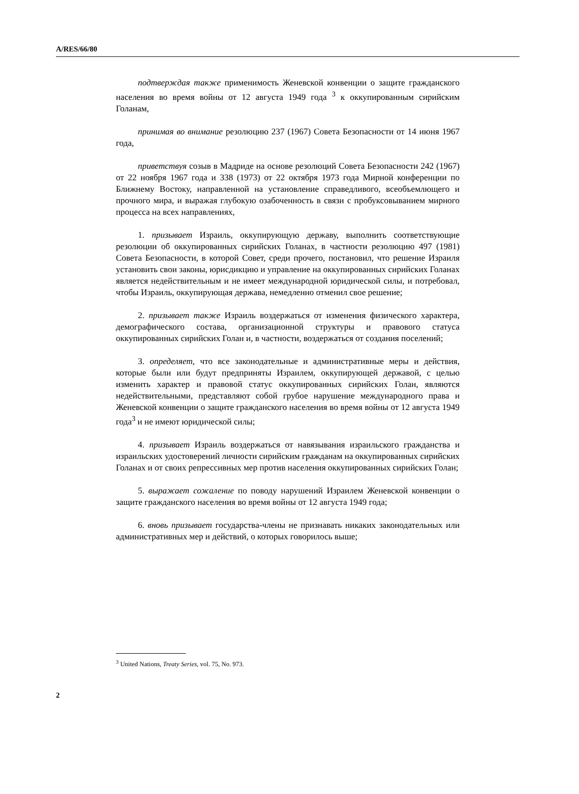A/RES/66/80
подтверждая также применимость Женевской конвенции о защите гражданского населения во время войны от 12 августа 1949 года <sup>3</sup> к оккупированным сирийским Голанам,
принимая во внимание резолюцию 237 (1967) Совета Безопасности от 14 июня 1967 года,
приветствуя созыв в Мадриде на основе резолюций Совета Безопасности 242 (1967) от 22 ноября 1967 года и 338 (1973) от 22 октября 1973 года Мирной конференции по Ближнему Востоку, направленной на установление справедливого, всеобъемлющего и прочного мира, и выражая глубокую озабоченность в связи с пробуксовыванием мирного процесса на всех направлениях,
1. призывает Израиль, оккупирующую державу, выполнить соответствующие резолюции об оккупированных сирийских Голанах, в частности резолюцию 497 (1981) Совета Безопасности, в которой Совет, среди прочего, постановил, что решение Израиля установить свои законы, юрисдикцию и управление на оккупированных сирийских Голанах является недействительным и не имеет международной юридической силы, и потребовал, чтобы Израиль, оккупирующая держава, немедленно отменил свое решение;
2. призывает также Израиль воздержаться от изменения физического характера, демографического состава, организационной структуры и правового статуса оккупированных сирийских Голан и, в частности, воздержаться от создания поселений;
3. определяет, что все законодательные и административные меры и действия, которые были или будут предприняты Израилем, оккупирующей державой, с целью изменить характер и правовой статус оккупированных сирийских Голан, являются недействительными, представляют собой грубое нарушение международного права и Женевской конвенции о защите гражданского населения во время войны от 12 августа 1949 года<sup>3</sup> и не имеют юридической силы;
4. призывает Израиль воздержаться от навязывания израильского гражданства и израильских удостоверений личности сирийским гражданам на оккупированных сирийских Голанах и от своих репрессивных мер против населения оккупированных сирийских Голан;
5. выражает сожаление по поводу нарушений Израилем Женевской конвенции о защите гражданского населения во время войны от 12 августа 1949 года;
6. вновь призывает государства-члены не признавать никаких законодательных или административных мер и действий, о которых говорилось выше;
<sup>3</sup> United Nations, Treaty Series, vol. 75, No. 973.
2